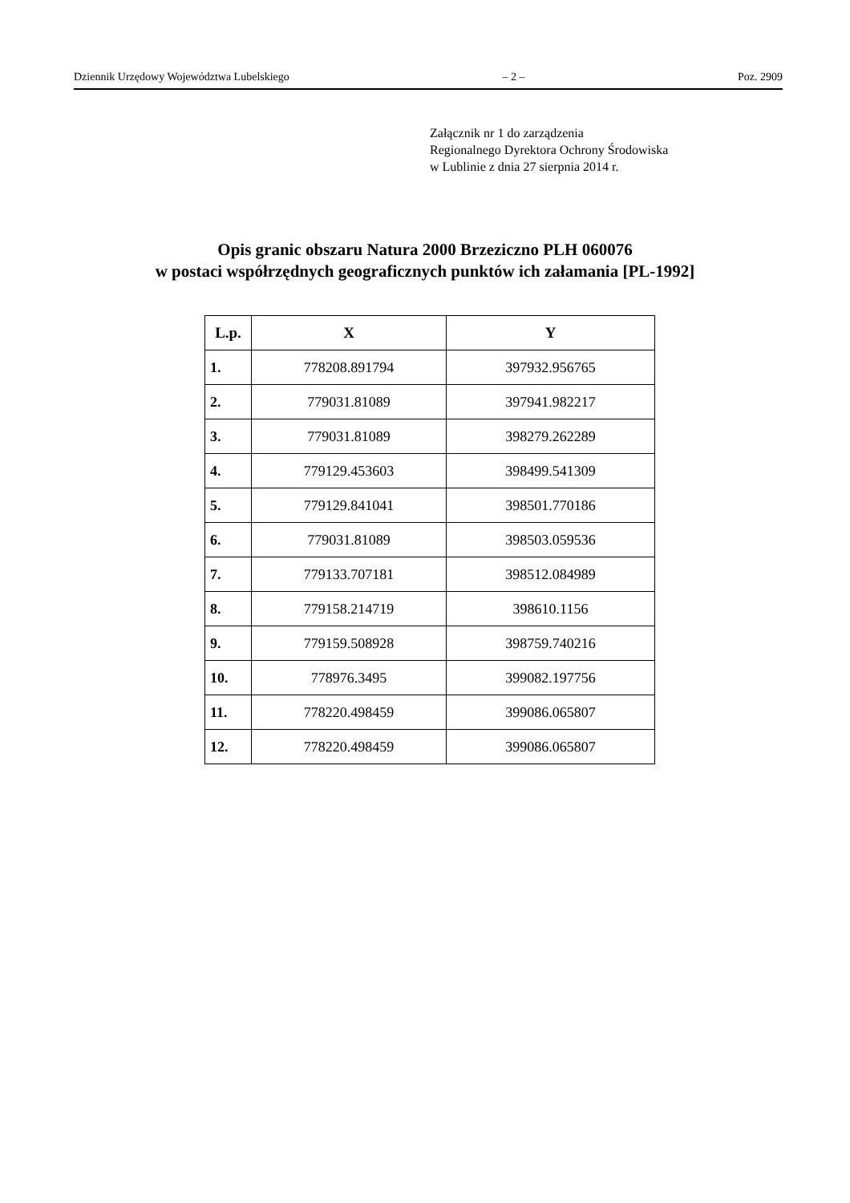Dziennik Urzędowy Województwa Lubelskiego – 2 – Poz. 2909
Załącznik nr 1 do zarządzenia
Regionalnego Dyrektora Ochrony Środowiska
w Lublinie z dnia 27 sierpnia 2014 r.
Opis granic obszaru Natura 2000 Brzeziczno PLH 060076
w postaci współrzędnych geograficznych punktów ich załamania [PL-1992]
| L.p. | X | Y |
| --- | --- | --- |
| 1. | 778208.891794 | 397932.956765 |
| 2. | 779031.81089 | 397941.982217 |
| 3. | 779031.81089 | 398279.262289 |
| 4. | 779129.453603 | 398499.541309 |
| 5. | 779129.841041 | 398501.770186 |
| 6. | 779031.81089 | 398503.059536 |
| 7. | 779133.707181 | 398512.084989 |
| 8. | 779158.214719 | 398610.1156 |
| 9. | 779159.508928 | 398759.740216 |
| 10. | 778976.3495 | 399082.197756 |
| 11. | 778220.498459 | 399086.065807 |
| 12. | 778220.498459 | 399086.065807 |